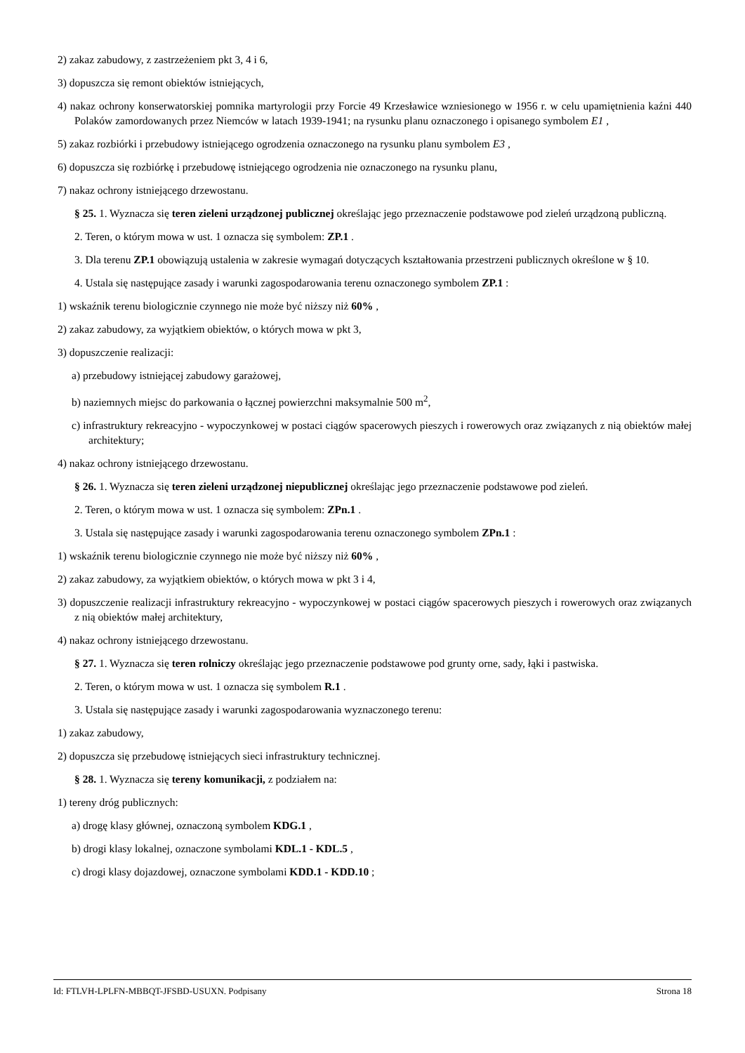2) zakaz zabudowy, z zastrzeżeniem pkt 3, 4 i 6,
3) dopuszcza się remont obiektów istniejących,
4) nakaz ochrony konserwatorskiej pomnika martyrologii przy Forcie 49 Krzesławice wzniesionego w 1956 r. w celu upamiętnienia kaźni 440 Polaków zamordowanych przez Niemców w latach 1939-1941; na rysunku planu oznaczonego i opisanego symbolem E1 ,
5) zakaz rozbiórki i przebudowy istniejącego ogrodzenia oznaczonego na rysunku planu symbolem E3 ,
6) dopuszcza się rozbiórkę i przebudowę istniejącego ogrodzenia nie oznaczonego na rysunku planu,
7) nakaz ochrony istniejącego drzewostanu.
§ 25. 1. Wyznacza się teren zieleni urządzonej publicznej określając jego przeznaczenie podstawowe pod zieleń urządzoną publiczną.
2. Teren, o którym mowa w ust. 1 oznacza się symbolem: ZP.1 .
3. Dla terenu ZP.1 obowiązują ustalenia w zakresie wymagań dotyczących kształtowania przestrzeni publicznych określone w § 10.
4. Ustala się następujące zasady i warunki zagospodarowania terenu oznaczonego symbolem ZP.1 :
1) wskaźnik terenu biologicznie czynnego nie może być niższy niż 60% ,
2) zakaz zabudowy, za wyjątkiem obiektów, o których mowa w pkt 3,
3) dopuszczenie realizacji:
a) przebudowy istniejącej zabudowy garażowej,
b) naziemnych miejsc do parkowania o łącznej powierzchni maksymalnie 500 m<sup>2</sup>,
c) infrastruktury rekreacyjno - wypoczynkowej w postaci ciągów spacerowych pieszych i rowerowych oraz związanych z nią obiektów małej architektury;
4) nakaz ochrony istniejącego drzewostanu.
§ 26. 1. Wyznacza się teren zieleni urządzonej niepublicznej określając jego przeznaczenie podstawowe pod zieleń.
2. Teren, o którym mowa w ust. 1 oznacza się symbolem: ZPn.1 .
3. Ustala się następujące zasady i warunki zagospodarowania terenu oznaczonego symbolem ZPn.1 :
1) wskaźnik terenu biologicznie czynnego nie może być niższy niż 60% ,
2) zakaz zabudowy, za wyjątkiem obiektów, o których mowa w pkt 3 i 4,
3) dopuszczenie realizacji infrastruktury rekreacyjno - wypoczynkowej w postaci ciągów spacerowych pieszych i rowerowych oraz związanych z nią obiektów małej architektury,
4) nakaz ochrony istniejącego drzewostanu.
§ 27. 1. Wyznacza się teren rolniczy określając jego przeznaczenie podstawowe pod grunty orne, sady, łąki i pastwiska.
2. Teren, o którym mowa w ust. 1 oznacza się symbolem R.1 .
3. Ustala się następujące zasady i warunki zagospodarowania wyznaczonego terenu:
1) zakaz zabudowy,
2) dopuszcza się przebudowę istniejących sieci infrastruktury technicznej.
§ 28. 1. Wyznacza się tereny komunikacji, z podziałem na:
1) tereny dróg publicznych:
a) drogę klasy głównej, oznaczoną symbolem KDG.1 ,
b) drogi klasy lokalnej, oznaczone symbolami KDL.1 - KDL.5 ,
c) drogi klasy dojazdowej, oznaczone symbolami KDD.1 - KDD.10 ;
Id: FTLVH-LPLFN-MBBQT-JFSBD-USUXN. Podpisany Strona 18